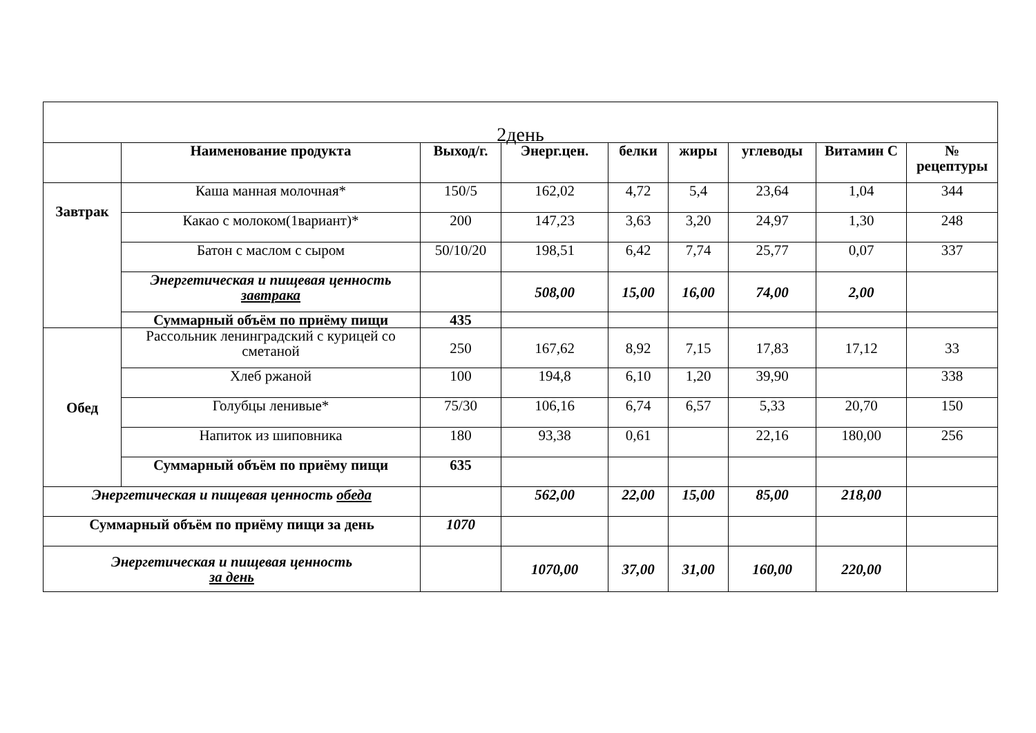| 2день | | | | | | | | |
| | Наименование продукта | Выход/г. | Энерг.цен. | белки | жиры | углеводы | Витамин С | № рецептуры |
| Завтрак | Каша манная молочная* | 150/5 | 162,02 | 4,72 | 5,4 | 23,64 | 1,04 | 344 |
| | Какао с молоком(1вариант)* | 200 | 147,23 | 3,63 | 3,20 | 24,97 | 1,30 | 248 |
| | Батон с маслом с сыром | 50/10/20 | 198,51 | 6,42 | 7,74 | 25,77 | 0,07 | 337 |
| | Энергетическая и пищевая ценность завтрака | | 508,00 | 15,00 | 16,00 | 74,00 | 2,00 | |
| | Суммарный объём по приёму пищи | 435 | | | | | | |
| Обед | Рассольник ленинградский с курицей со сметаной | 250 | 167,62 | 8,92 | 7,15 | 17,83 | 17,12 | 33 |
| | Хлеб ржаной | 100 | 194,8 | 6,10 | 1,20 | 39,90 | | 338 |
| | Голубцы ленивые* | 75/30 | 106,16 | 6,74 | 6,57 | 5,33 | 20,70 | 150 |
| | Напиток из шиповника | 180 | 93,38 | 0,61 | | 22,16 | 180,00 | 256 |
| | Суммарный объём по приёму пищи | 635 | | | | | | |
| Энергетическая и пищевая ценность обеда | | | 562,00 | 22,00 | 15,00 | 85,00 | 218,00 | |
| Суммарный объём по приёму пищи за день | | 1070 | | | | | | |
| Энергетическая и пищевая ценность за день | | | 1070,00 | 37,00 | 31,00 | 160,00 | 220,00 | |